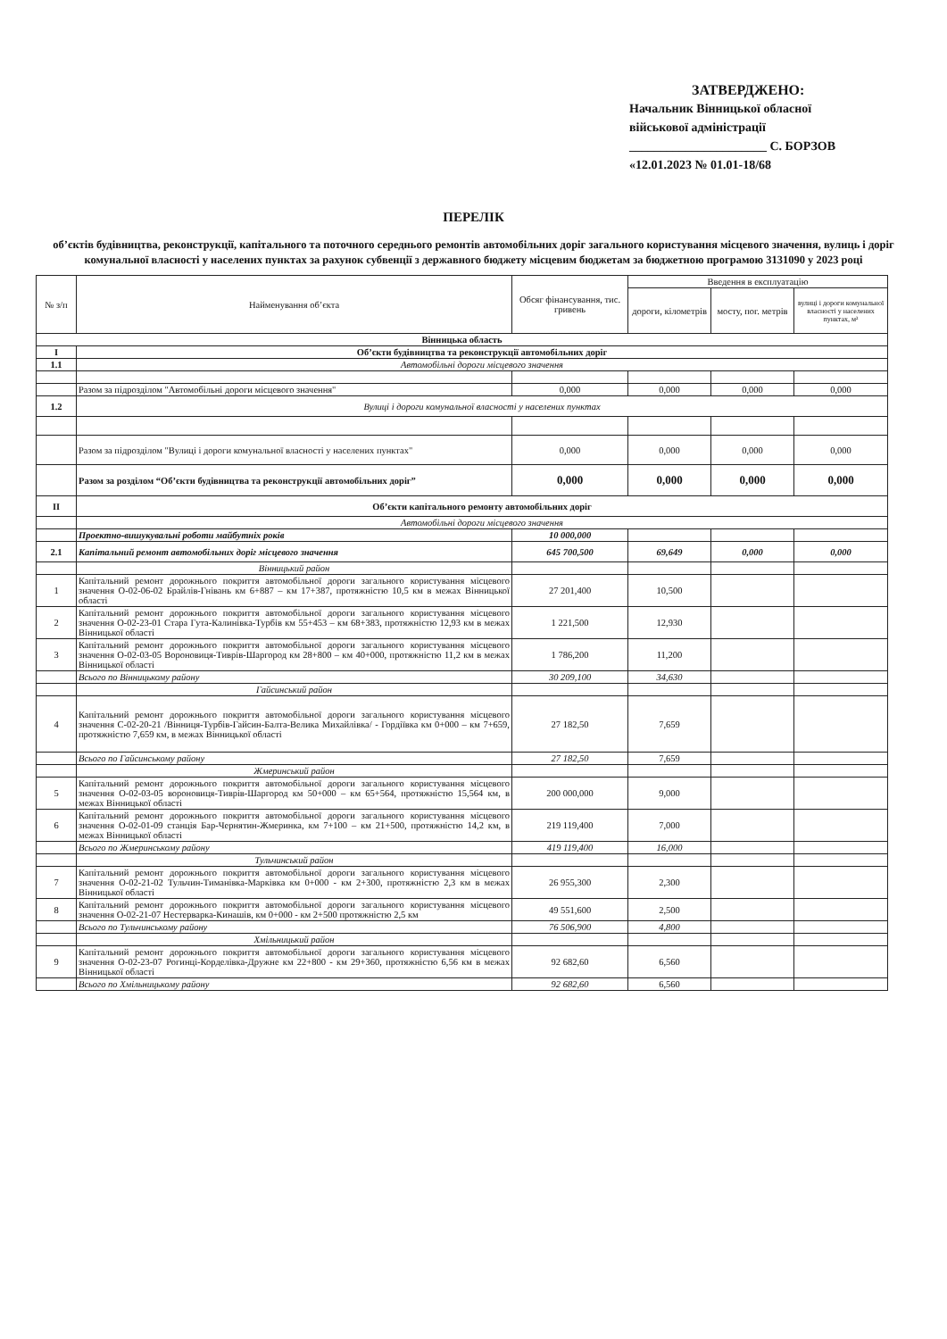ЗАТВЕРДЖЕНО:
Начальник Вінницької обласної
військової адміністрації
______________________ С. БОРЗОВ
«12.01.2023 № 01.01-18/68
ПЕРЕЛІК
об’єктів будівництва, реконструкції, капітального та поточного середнього ремонтів автомобільних доріг загального користування місцевого значення, вулиць і доріг комунальної власності у населених пунктах за рахунок субвенції з державного бюджету місцевим бюджетам за бюджетною програмою 3131090 у 2023 році
| № з/п | Найменування об’єкта | Обсяг фінансування, тис. гривень | Введення в експлуатацію | | |
| --- | --- | --- | --- | --- | --- |
| | | | дороги, кілометрів | мосту, пог. метрів | вулиці і дороги комунальної власності у населених пунктах, м² |
| Вінницька область | | | | | |
| I | Об’єкти будівництва та реконструкції автомобільних доріг | | | | |
| 1.1 | Автомобільні дороги місцевого значення | | | | |
| | Разом за підрозділом "Автомобільні дороги місцевого значення" | 0,000 | 0,000 | 0,000 | 0,000 |
| 1.2 | Вулиці і дороги комунальної власності у населених пунктах | | | | |
| | Разом за підрозділом "Вулиці і дороги комунальної власності у населених пунктах" | 0,000 | 0,000 | 0,000 | 0,000 |
| | Разом за розділом “Об’єкти будівництва та реконструкції автомобільних доріг” | 0,000 | 0,000 | 0,000 | 0,000 |
| II | Об’єкти капітального ремонту автомобільних доріг | | | | |
| | Автомобільні дороги місцевого значення | | | | |
| | Проектно-вишукувальні роботи майбутніх років | 10 000,000 | | | |
| 2.1 | Капітальний ремонт автомобільних доріг місцевого значення | 645 700,500 | 69,649 | 0,000 | 0,000 |
| | Вінницький район | | | | |
| 1 | Капітальний ремонт дорожнього покриття автомобільної дороги загального користування місцевого значення О-02-06-02 Брайлів-Гнівань км 6+887 – км 17+387, протяжністю 10,5 км в межах Вінницької області | 27 201,400 | 10,500 | | |
| 2 | Капітальний ремонт дорожнього покриття автомобільної дороги загального користування місцевого значення О-02-23-01 Стара Гута-Калинівка-Турбів км 55+453 – км 68+383, протяжністю 12,93 км в межах Вінницької області | 1 221,500 | 12,930 | | |
| 3 | Капітальний ремонт дорожнього покриття автомобільної дороги загального користування місцевого значення О-02-03-05 Вороновиця-Тиврів-Шаргород км 28+800 – км 40+000, протяжністю 11,2 км в межах Вінницької області | 1 786,200 | 11,200 | | |
| | Всього по Вінницькому району | 30 209,100 | 34,630 | | |
| | Гайсинський район | | | | |
| 4 | Капітальний ремонт дорожнього покриття автомобільної дороги загального користування місцевого значення С-02-20-21 /Вінниця-Турбів-Гайсин-Балта-Велика Михайлівка/ - Гордіївка км 0+000 – км 7+659, протяжністю 7,659 км, в межах Вінницької області | 27 182,50 | 7,659 | | |
| | Всього по Гайсинському району | 27 182,50 | 7,659 | | |
| | Жмеринський район | | | | |
| 5 | Капітальний ремонт дорожнього покриття автомобільної дороги загального користування місцевого значення О-02-03-05 вороновиця-Тиврів-Шаргород км 50+000 – км 65+564, протяжністю 15,564 км, в межах Вінницької області | 200 000,000 | 9,000 | | |
| 6 | Капітальний ремонт дорожнього покриття автомобільної дороги загального користування місцевого значення О-02-01-09 станція Бар-Чернятин-Жмеринка, км 7+100 – км 21+500, протяжністю 14,2 км, в межах Вінницької області | 219 119,400 | 7,000 | | |
| | Всього по Жмеринському району | 419 119,400 | 16,000 | | |
| | Тульчинський район | | | | |
| 7 | Капітальний ремонт дорожнього покриття автомобільної дороги загального користування місцевого значення О-02-21-02 Тульчин-Тиманівка-Марківка км 0+000 - км 2+300, протяжністю 2,3 км в межах Вінницької області | 26 955,300 | 2,300 | | |
| 8 | Капітальний ремонт дорожнього покриття автомобільної дороги загального користування місцевого значення О-02-21-07 Нестерварка-Кинашів, км 0+000 - км 2+500 протяжністю 2,5 км | 49 551,600 | 2,500 | | |
| | Всього по Тульчинському району | 76 506,900 | 4,800 | | |
| | Хмільницький район | | | | |
| 9 | Капітальний ремонт дорожнього покриття автомобільної дороги загального користування місцевого значення О-02-23-07 Рогинці-Корделівка-Дружне км 22+800 - км 29+360, протяжністю 6,56 км в межах Вінницької області | 92 682,60 | 6,560 | | |
| | Всього по Хмільницькому району | 92 682,60 | 6,560 | | |